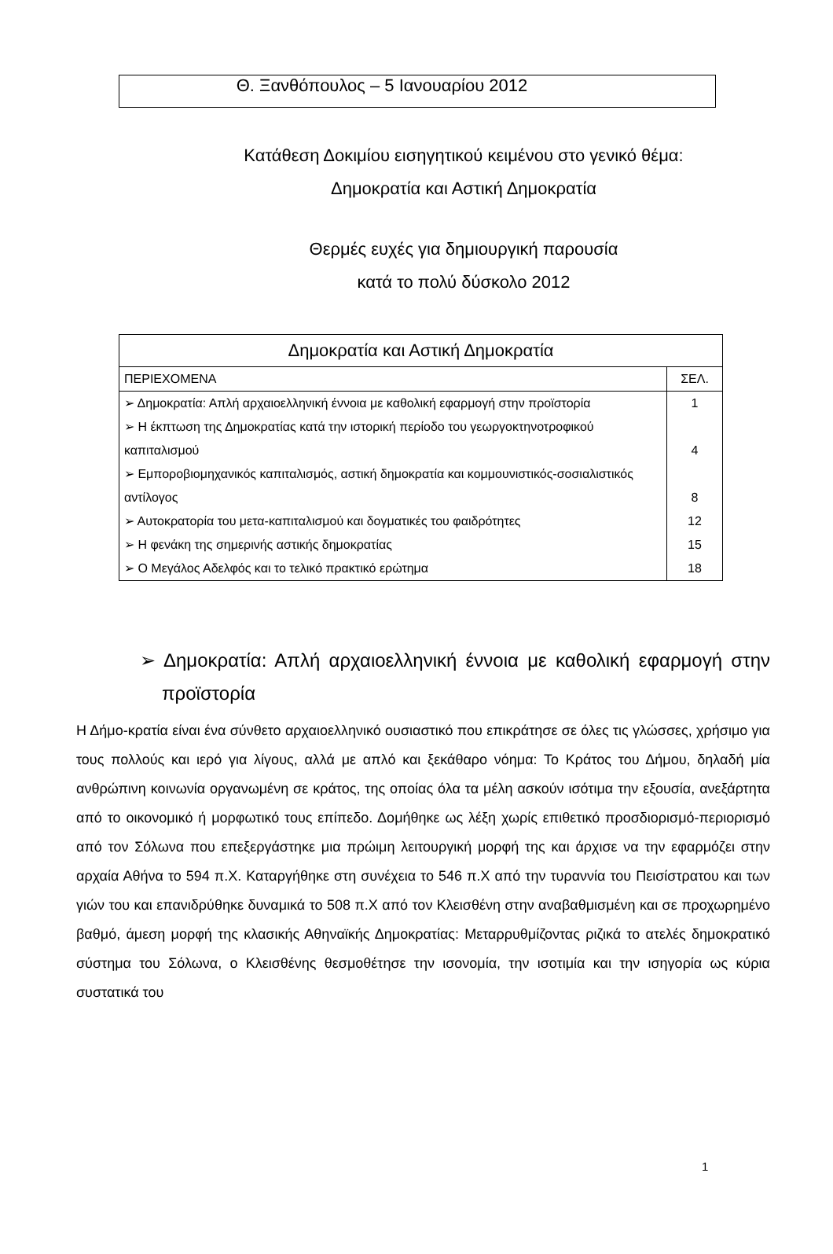Θ. Ξανθόπουλος – 5 Ιανουαρίου 2012
Κατάθεση Δοκιμίου εισηγητικού κειμένου στο γενικό θέμα:
Δημοκρατία και Αστική Δημοκρατία
Θερμές ευχές για δημιουργική παρουσία
κατά το πολύ δύσκολο 2012
| Δημοκρατία και Αστική Δημοκρατία | |
| --- | --- |
| ΠΕΡΙΕΧΟΜΕΝΑ | ΣΕΛ. |
| ➢ Δημοκρατία: Απλή αρχαιοελληνική έννοια με καθολική εφαρμογή στην προϊστορία | 1 |
| ➢ Η έκπτωση της Δημοκρατίας κατά την ιστορική περίοδο του γεωργοκτηνοτροφικού καπιταλισμού | 4 |
| ➢ Εμποροβιομηχανικός καπιταλισμός, αστική δημοκρατία και κομμουνιστικός-σοσιαλιστικός αντίλογος | 8 |
| ➢ Αυτοκρατορία του μετα-καπιταλισμού και δογματικές του φαιδρότητες | 12 |
| ➢ Η φενάκη της σημερινής αστικής δημοκρατίας | 15 |
| ➢ Ο Μεγάλος Αδελφός και το τελικό πρακτικό ερώτημα | 18 |
➢ Δημοκρατία: Απλή αρχαιοελληνική έννοια με καθολική εφαρμογή στην προϊστορία
Η Δήμο-κρατία είναι ένα σύνθετο αρχαιοελληνικό ουσιαστικό που επικράτησε σε όλες τις γλώσσες, χρήσιμο για τους πολλούς και ιερό για λίγους, αλλά με απλό και ξεκάθαρο νόημα: Το Κράτος του Δήμου, δηλαδή μία ανθρώπινη κοινωνία οργανωμένη σε κράτος, της οποίας όλα τα μέλη ασκούν ισότιμα την εξουσία, ανεξάρτητα από το οικονομικό ή μορφωτικό τους επίπεδο. Δομήθηκε ως λέξη χωρίς επιθετικό προσδιορισμό-περιορισμό από τον Σόλωνα που επεξεργάστηκε μια πρώιμη λειτουργική μορφή της και άρχισε να την εφαρμόζει στην αρχαία Αθήνα το 594 π.Χ. Καταργήθηκε στη συνέχεια το 546 π.Χ από την τυραννία του Πεισίστρατου και των γιών του και επανιδρύθηκε δυναμικά το 508 π.Χ από τον Κλεισθένη στην αναβαθμισμένη και σε προχωρημένο βαθμό, άμεση μορφή της κλασικής Αθηναϊκής Δημοκρατίας: Μεταρρυθμίζοντας ριζικά το ατελές δημοκρατικό σύστημα του Σόλωνα, ο Κλεισθένης θεσμοθέτησε την ισονομία, την ισοτιμία και την ισηγορία ως κύρια συστατικά του
1